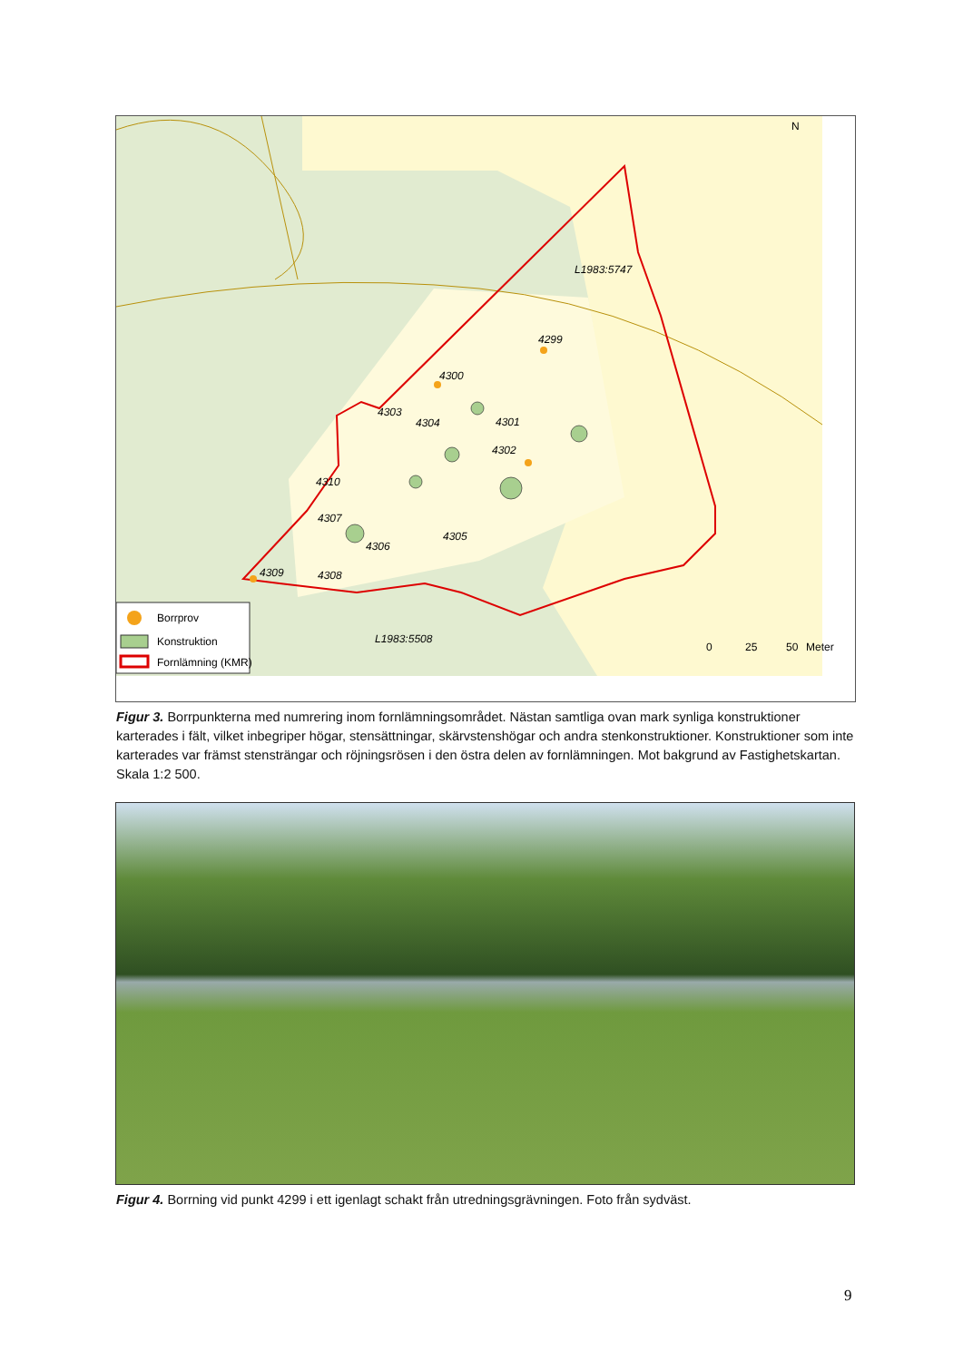L1983:5747
4299
4300
4301
4302
4303
4304
4305
4306
4307
4310
4309
4308
L1983:5508
N
0
25
50
Meter
Borrprov
Konstruktion
Fornlämning (KMR)
Figur 3. Borrpunkterna med numrering inom fornlämningsområdet. Nästan samtliga ovan mark synliga konstruktioner karterades i fält, vilket inbegriper högar, stensättningar, skärvstenshögar och andra stenkonstruktioner. Konstruktioner som inte karterades var främst stensträngar och röjningsrösen i den östra delen av fornlämningen. Mot bakgrund av Fastighetskartan. Skala 1:2 500.
Figur 4. Borrning vid punkt 4299 i ett igenlagt schakt från utredningsgrävningen. Foto från sydväst.
9